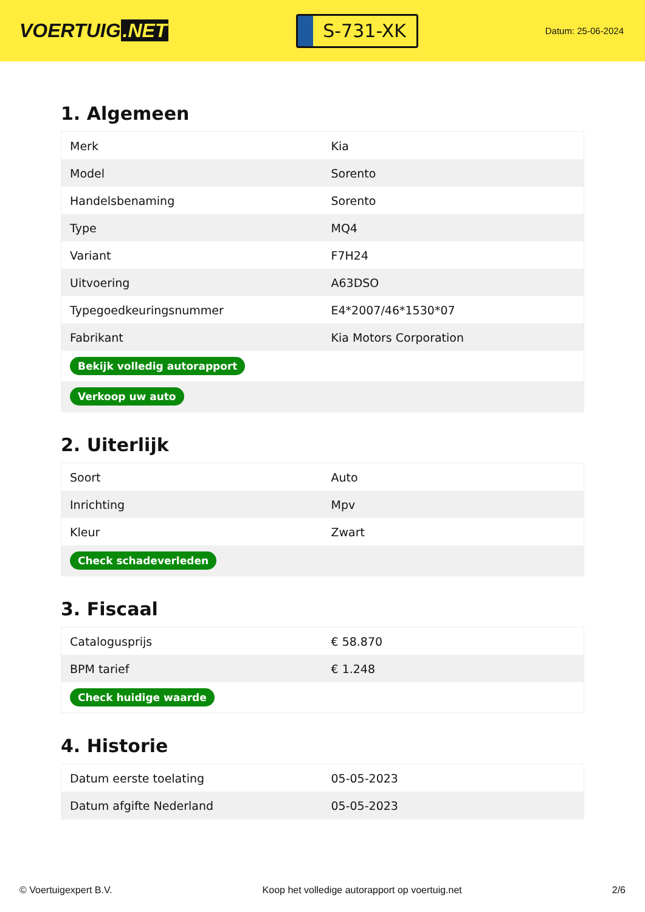VOERTUIG.NET
S-731-XK
Datum: 25-06-2024
1. Algemeen
| Merk | Kia |
| Model | Sorento |
| Handelsbenaming | Sorento |
| Type | MQ4 |
| Variant | F7H24 |
| Uitvoering | A63DSO |
| Typegoedkeuringsnummer | E4*2007/46*1530*07 |
| Fabrikant | Kia Motors Corporation |
| Bekijk volledig autorapport | |
| Verkoop uw auto | |
2. Uiterlijk
| Soort | Auto |
| Inrichting | Mpv |
| Kleur | Zwart |
| Check schadeverleden | |
3. Fiscaal
| Catalogusprijs | € 58.870 |
| BPM tarief | € 1.248 |
| Check huidige waarde | |
4. Historie
| Datum eerste toelating | 05-05-2023 |
| Datum afgifte Nederland | 05-05-2023 |
© Voertuigexpert B.V. Koop het volledige autorapport op voertuig.net 2/6